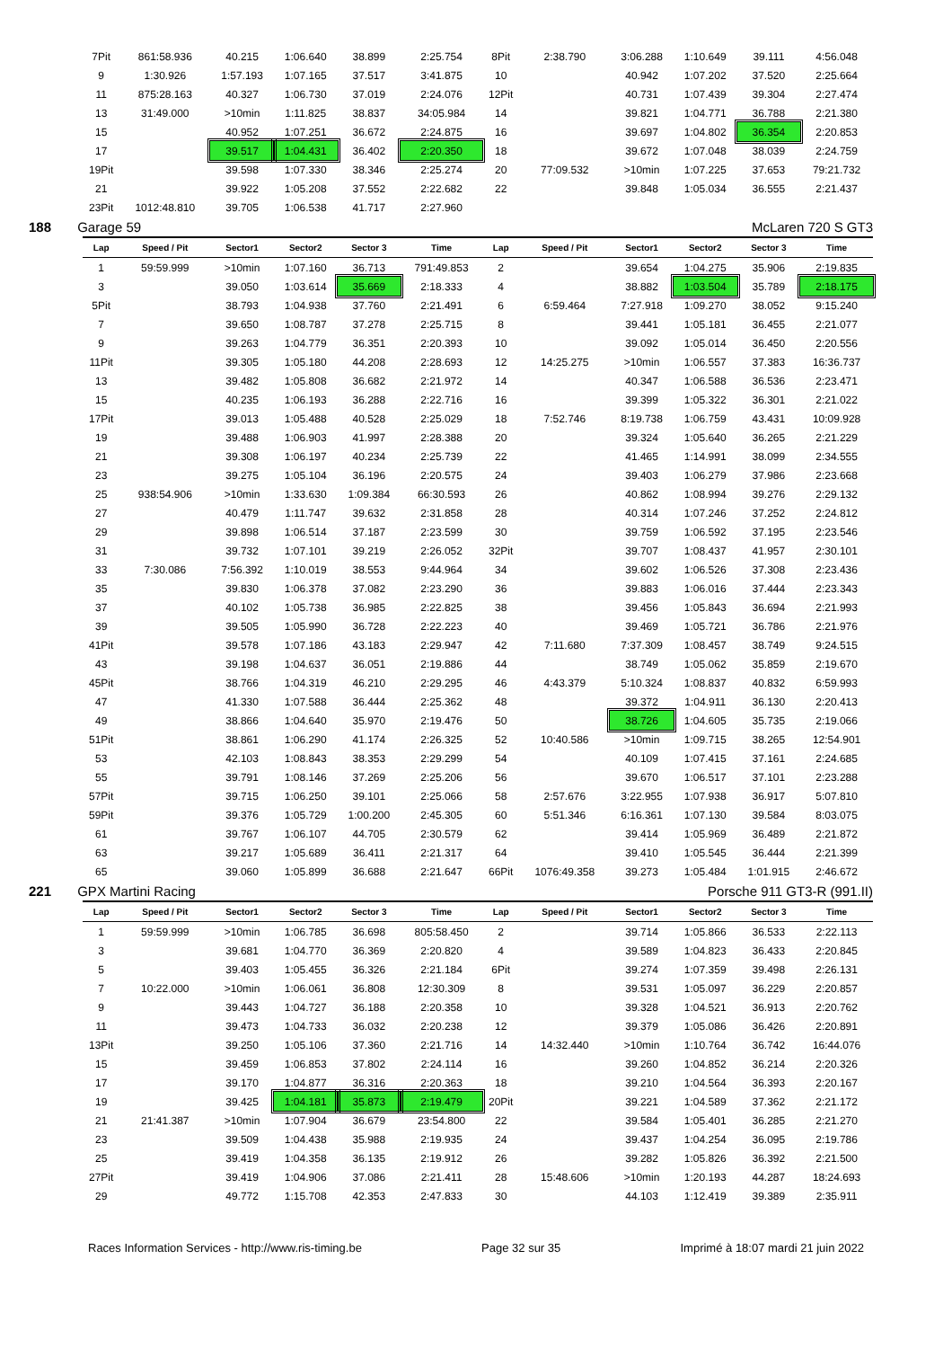| 7Pit | 861:58.936 | 40.215 | 1:06.640 | 38.899 | 2:25.754 | 8Pit | 2:38.790 | 3:06.288 | 1:10.649 | 39.111 | 4:56.048 |
| 9 | 1:30.926 | 1:57.193 | 1:07.165 | 37.517 | 3:41.875 | 10 | | 40.942 | 1:07.202 | 37.520 | 2:25.664 |
| 11 | 875:28.163 | 40.327 | 1:06.730 | 37.019 | 2:24.076 | 12Pit | | 40.731 | 1:07.439 | 39.304 | 2:27.474 |
| 13 | 31:49.000 | >10min | 1:11.825 | 38.837 | 34:05.984 | 14 | | 39.821 | 1:04.771 | 36.788 | 2:21.380 |
| 15 | | 40.952 | 1:07.251 | 36.672 | 2:24.875 | 16 | | 39.697 | 1:04.802 | 36.354 | 2:20.853 |
| 17 | | 39.517 | 1:04.431 | 36.402 | 2:20.350 | 18 | | 39.672 | 1:07.048 | 38.039 | 2:24.759 |
| 19Pit | | 39.598 | 1:07.330 | 38.346 | 2:25.274 | 20 | 77:09.532 | >10min | 1:07.225 | 37.653 | 79:21.732 |
| 21 | | 39.922 | 1:05.208 | 37.552 | 2:22.682 | 22 | | 39.848 | 1:05.034 | 36.555 | 2:21.437 |
| 23Pit | 1012:48.810 | 39.705 | 1:06.538 | 41.717 | 2:27.960 | | | | | | |
| 188 Garage 59 | | | McLaren 720 S GT3 | | | | | | | | |
| Lap | Speed / Pit | Sector1 | Sector2 | Sector 3 | Time | Lap | Speed / Pit | Sector1 | Sector2 | Sector 3 | Time |
| 1 | 59:59.999 | >10min | 1:07.160 | 36.713 | 791:49.853 | 2 | | 39.654 | 1:04.275 | 35.906 | 2:19.835 |
| 3 | | 39.050 | 1:03.614 | 35.669 | 2:18.333 | 4 | | 38.882 | 1:03.504 | 35.789 | 2:18.175 |
| 5Pit | | 38.793 | 1:04.938 | 37.760 | 2:21.491 | 6 | 6:59.464 | 7:27.918 | 1:09.270 | 38.052 | 9:15.240 |
| 7 | | 39.650 | 1:08.787 | 37.278 | 2:25.715 | 8 | | 39.441 | 1:05.181 | 36.455 | 2:21.077 |
| 9 | | 39.263 | 1:04.779 | 36.351 | 2:20.393 | 10 | | 39.092 | 1:05.014 | 36.450 | 2:20.556 |
| 11Pit | | 39.305 | 1:05.180 | 44.208 | 2:28.693 | 12 | 14:25.275 | >10min | 1:06.557 | 37.383 | 16:36.737 |
| 13 | | 39.482 | 1:05.808 | 36.682 | 2:21.972 | 14 | | 40.347 | 1:06.588 | 36.536 | 2:23.471 |
| 15 | | 40.235 | 1:06.193 | 36.288 | 2:22.716 | 16 | | 39.399 | 1:05.322 | 36.301 | 2:21.022 |
| 17Pit | | 39.013 | 1:05.488 | 40.528 | 2:25.029 | 18 | 7:52.746 | 8:19.738 | 1:06.759 | 43.431 | 10:09.928 |
| 19 | | 39.488 | 1:06.903 | 41.997 | 2:28.388 | 20 | | 39.324 | 1:05.640 | 36.265 | 2:21.229 |
| 21 | | 39.308 | 1:06.197 | 40.234 | 2:25.739 | 22 | | 41.465 | 1:14.991 | 38.099 | 2:34.555 |
| 23 | | 39.275 | 1:05.104 | 36.196 | 2:20.575 | 24 | | 39.403 | 1:06.279 | 37.986 | 2:23.668 |
| 25 | 938:54.906 | >10min | 1:33.630 | 1:09.384 | 66:30.593 | 26 | | 40.862 | 1:08.994 | 39.276 | 2:29.132 |
| 27 | | 40.479 | 1:11.747 | 39.632 | 2:31.858 | 28 | | 40.314 | 1:07.246 | 37.252 | 2:24.812 |
| 29 | | 39.898 | 1:06.514 | 37.187 | 2:23.599 | 30 | | 39.759 | 1:06.592 | 37.195 | 2:23.546 |
| 31 | | 39.732 | 1:07.101 | 39.219 | 2:26.052 | 32Pit | | 39.707 | 1:08.437 | 41.957 | 2:30.101 |
| 33 | 7:30.086 | 7:56.392 | 1:10.019 | 38.553 | 9:44.964 | 34 | | 39.602 | 1:06.526 | 37.308 | 2:23.436 |
| 35 | | 39.830 | 1:06.378 | 37.082 | 2:23.290 | 36 | | 39.883 | 1:06.016 | 37.444 | 2:23.343 |
| 37 | | 40.102 | 1:05.738 | 36.985 | 2:22.825 | 38 | | 39.456 | 1:05.843 | 36.694 | 2:21.993 |
| 39 | | 39.505 | 1:05.990 | 36.728 | 2:22.223 | 40 | | 39.469 | 1:05.721 | 36.786 | 2:21.976 |
| 41Pit | | 39.578 | 1:07.186 | 43.183 | 2:29.947 | 42 | 7:11.680 | 7:37.309 | 1:08.457 | 38.749 | 9:24.515 |
| 43 | | 39.198 | 1:04.637 | 36.051 | 2:19.886 | 44 | | 38.749 | 1:05.062 | 35.859 | 2:19.670 |
| 45Pit | | 38.766 | 1:04.319 | 46.210 | 2:29.295 | 46 | 4:43.379 | 5:10.324 | 1:08.837 | 40.832 | 6:59.993 |
| 47 | | 41.330 | 1:07.588 | 36.444 | 2:25.362 | 48 | | 39.372 | 1:04.911 | 36.130 | 2:20.413 |
| 49 | | 38.866 | 1:04.640 | 35.970 | 2:19.476 | 50 | | 38.726 | 1:04.605 | 35.735 | 2:19.066 |
| 51Pit | | 38.861 | 1:06.290 | 41.174 | 2:26.325 | 52 | 10:40.586 | >10min | 1:09.715 | 38.265 | 12:54.901 |
| 53 | | 42.103 | 1:08.843 | 38.353 | 2:29.299 | 54 | | 40.109 | 1:07.415 | 37.161 | 2:24.685 |
| 55 | | 39.791 | 1:08.146 | 37.269 | 2:25.206 | 56 | | 39.670 | 1:06.517 | 37.101 | 2:23.288 |
| 57Pit | | 39.715 | 1:06.250 | 39.101 | 2:25.066 | 58 | 2:57.676 | 3:22.955 | 1:07.938 | 36.917 | 5:07.810 |
| 59Pit | | 39.376 | 1:05.729 | 1:00.200 | 2:45.305 | 60 | 5:51.346 | 6:16.361 | 1:07.130 | 39.584 | 8:03.075 |
| 61 | | 39.767 | 1:06.107 | 44.705 | 2:30.579 | 62 | | 39.414 | 1:05.969 | 36.489 | 2:21.872 |
| 63 | | 39.217 | 1:05.689 | 36.411 | 2:21.317 | 64 | | 39.410 | 1:05.545 | 36.444 | 2:21.399 |
| 65 | | 39.060 | 1:05.899 | 36.688 | 2:21.647 | 66Pit | 1076:49.358 | 39.273 | 1:05.484 | 1:01.915 | 2:46.672 |
| 221 GPX Martini Racing | | | Porsche 911 GT3-R (991.II) | | | | | | | | |
| Lap | Speed / Pit | Sector1 | Sector2 | Sector 3 | Time | Lap | Speed / Pit | Sector1 | Sector2 | Sector 3 | Time |
| 1 | 59:59.999 | >10min | 1:06.785 | 36.698 | 805:58.450 | 2 | | 39.714 | 1:05.866 | 36.533 | 2:22.113 |
| 3 | | 39.681 | 1:04.770 | 36.369 | 2:20.820 | 4 | | 39.589 | 1:04.823 | 36.433 | 2:20.845 |
| 5 | | 39.403 | 1:05.455 | 36.326 | 2:21.184 | 6Pit | | 39.274 | 1:07.359 | 39.498 | 2:26.131 |
| 7 | 10:22.000 | >10min | 1:06.061 | 36.808 | 12:30.309 | 8 | | 39.531 | 1:05.097 | 36.229 | 2:20.857 |
| 9 | | 39.443 | 1:04.727 | 36.188 | 2:20.358 | 10 | | 39.328 | 1:04.521 | 36.913 | 2:20.762 |
| 11 | | 39.473 | 1:04.733 | 36.032 | 2:20.238 | 12 | | 39.379 | 1:05.086 | 36.426 | 2:20.891 |
| 13Pit | | 39.250 | 1:05.106 | 37.360 | 2:21.716 | 14 | 14:32.440 | >10min | 1:10.764 | 36.742 | 16:44.076 |
| 15 | | 39.459 | 1:06.853 | 37.802 | 2:24.114 | 16 | | 39.260 | 1:04.852 | 36.214 | 2:20.326 |
| 17 | | 39.170 | 1:04.877 | 36.316 | 2:20.363 | 18 | | 39.210 | 1:04.564 | 36.393 | 2:20.167 |
| 19 | | 39.425 | 1:04.181 | 35.873 | 2:19.479 | 20Pit | | 39.221 | 1:04.589 | 37.362 | 2:21.172 |
| 21 | 21:41.387 | >10min | 1:07.904 | 36.679 | 23:54.800 | 22 | | 39.584 | 1:05.401 | 36.285 | 2:21.270 |
| 23 | | 39.509 | 1:04.438 | 35.988 | 2:19.935 | 24 | | 39.437 | 1:04.254 | 36.095 | 2:19.786 |
| 25 | | 39.419 | 1:04.358 | 36.135 | 2:19.912 | 26 | | 39.282 | 1:05.826 | 36.392 | 2:21.500 |
| 27Pit | | 39.419 | 1:04.906 | 37.086 | 2:21.411 | 28 | 15:48.606 | >10min | 1:20.193 | 44.287 | 18:24.693 |
| 29 | | 49.772 | 1:15.708 | 42.353 | 2:47.833 | 30 | | 44.103 | 1:12.419 | 39.389 | 2:35.911 |
Races Information Services - http://www.ris-timing.be Page 32 sur 35 Imprimé à 18:07 mardi 21 juin 2022